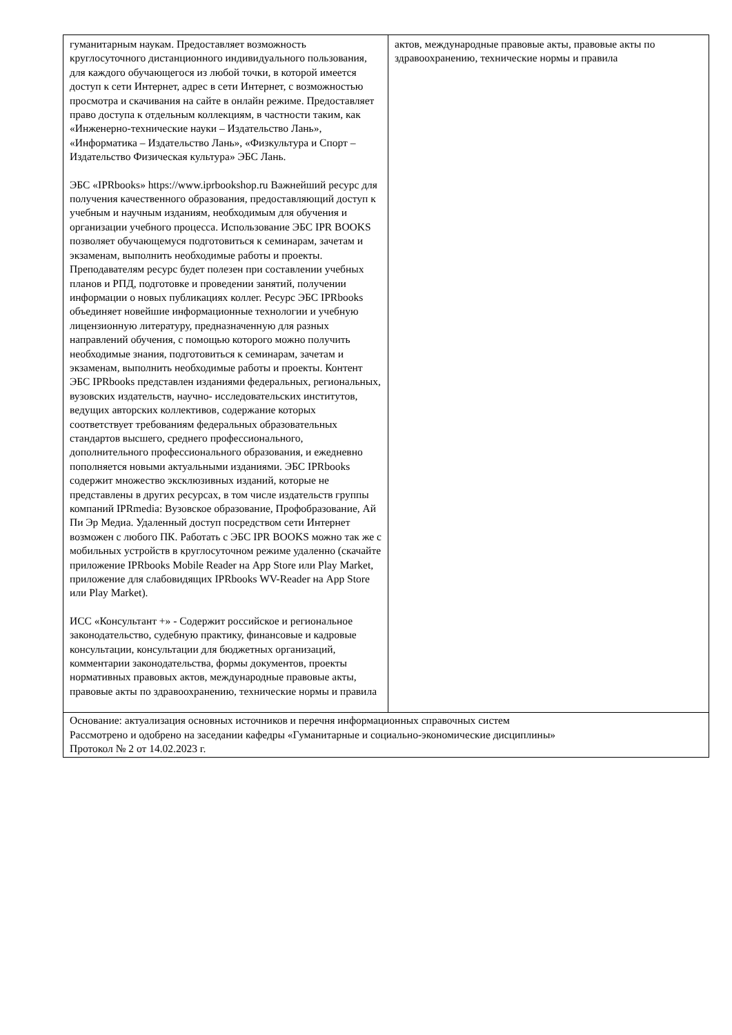| гуманитарным наукам. Предоставляет возможность круглосуточного дистанционного индивидуального пользования, для каждого обучающегося из любой точки, в которой имеется доступ к сети Интернет, адрес в сети Интернет, с возможностью просмотра и скачивания на сайте в онлайн режиме. Предоставляет право доступа к отдельным коллекциям, в частности таким, как «Инженерно-технические науки – Издательство Лань», «Информатика – Издательство Лань», «Физкультура и Спорт – Издательство Физическая культура» ЭБС Лань. ЭБС «IPRbooks» https://www.iprbookshop.ru Важнейший ресурс для получения качественного образования, предоставляющий доступ к учебным и научным изданиям, необходимым для обучения и организации учебного процесса. Использование ЭБС IPR BOOKS позволяет обучающемуся подготовиться к семинарам, зачетам и экзаменам, выполнить необходимые работы и проекты. Преподавателям ресурс будет полезен при составлении учебных планов и РПД, подготовке и проведении занятий, получении информации о новых публикациях коллег. Ресурс ЭБС IPRbooks объединяет новейшие информационные технологии и учебную лицензионную литературу, предназначенную для разных направлений обучения, с помощью которого можно получить необходимые знания, подготовиться к семинарам, зачетам и экзаменам, выполнить необходимые работы и проекты. Контент ЭБС IPRbooks представлен изданиями федеральных, региональных, вузовских издательств, научно- исследовательских институтов, ведущих авторских коллективов, содержание которых соответствует требованиям федеральных образовательных стандартов высшего, среднего профессионального, дополнительного профессионального образования, и ежедневно пополняется новыми актуальными изданиями. ЭБС IPRbooks содержит множество эксклюзивных изданий, которые не представлены в других ресурсах, в том числе издательств группы компаний IPRmedia: Вузовское образование, Профобразование, Ай Пи Эр Медиа. Удаленный доступ посредством сети Интернет возможен с любого ПК. Работать с ЭБС IPR BOOKS можно так же с мобильных устройств в круглосуточном режиме удаленно (скачайте приложение IPRbooks Mobile Reader на App Store или Play Market, приложение для слабовидящих IPRbooks WV-Reader на App Store или Play Market). ИСС «Консультант +» - Содержит российское и региональное законодательство, судебную практику, финансовые и кадровые консультации, консультации для бюджетных организаций, комментарии законодательства, формы документов, проекты нормативных правовых актов, международные правовые акты, правовые акты по здравоохранению, технические нормы и правила | актов, международные правовые акты, правовые акты по здравоохранению, технические нормы и правила |
| Основание: актуализация основных источников и перечня информационных справочных систем Рассмотрено и одобрено на заседании кафедры «Гуманитарные и социально-экономические дисциплины» Протокол № 2 от 14.02.2023 г. | |